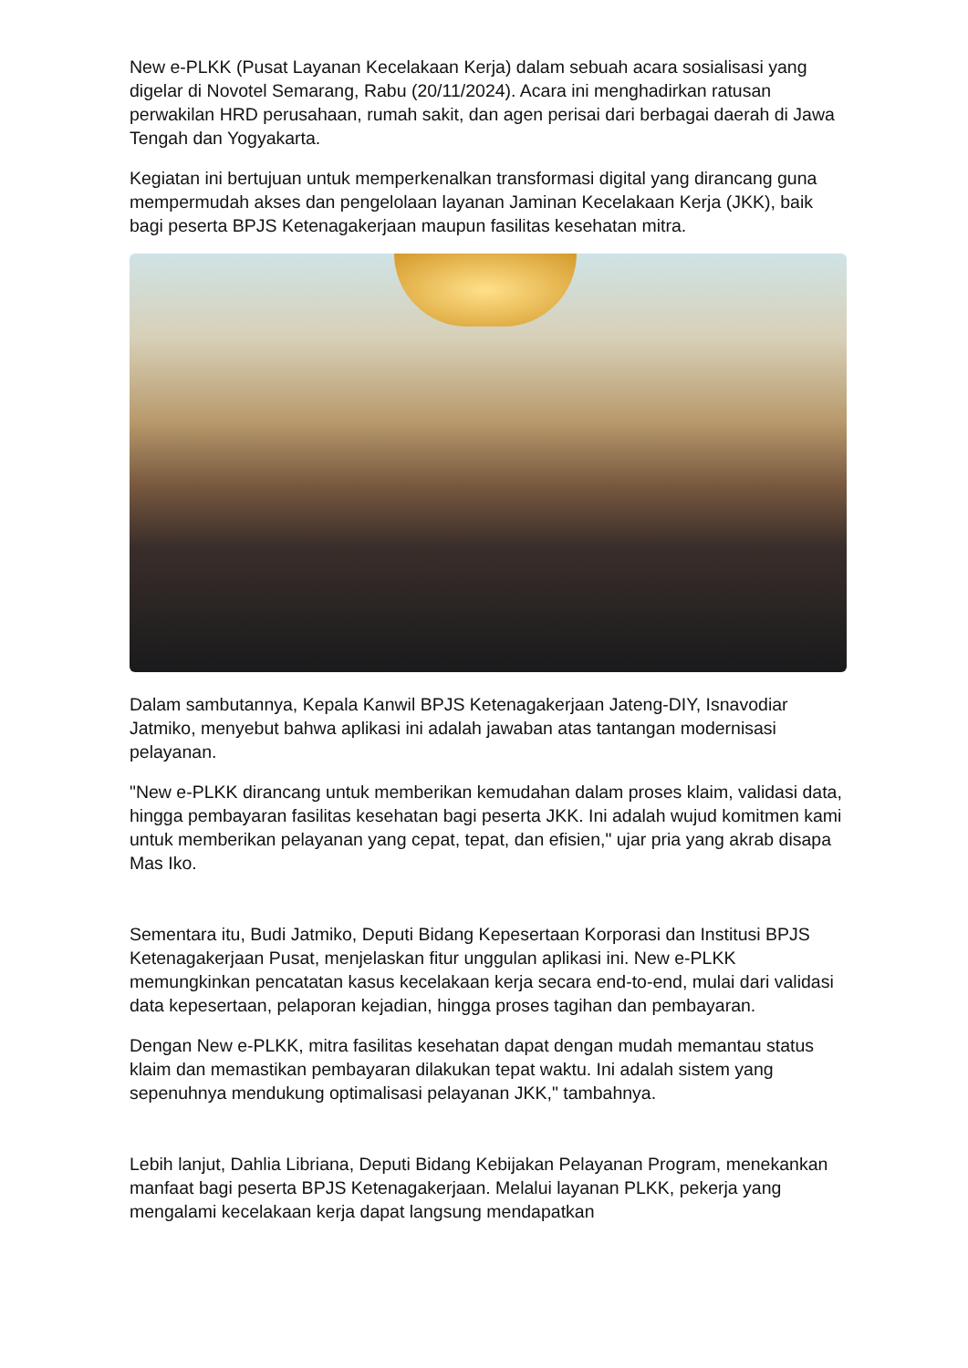New e-PLKK (Pusat Layanan Kecelakaan Kerja) dalam sebuah acara sosialisasi yang digelar di Novotel Semarang, Rabu (20/11/2024). Acara ini menghadirkan ratusan perwakilan HRD perusahaan, rumah sakit, dan agen perisai dari berbagai daerah di Jawa Tengah dan Yogyakarta.
Kegiatan ini bertujuan untuk memperkenalkan transformasi digital yang dirancang guna mempermudah akses dan pengelolaan layanan Jaminan Kecelakaan Kerja (JKK), baik bagi peserta BPJS Ketenagakerjaan maupun fasilitas kesehatan mitra.
Dalam sambutannya, Kepala Kanwil BPJS Ketenagakerjaan Jateng-DIY, Isnavodiar Jatmiko, menyebut bahwa aplikasi ini adalah jawaban atas tantangan modernisasi pelayanan.
"New e-PLKK dirancang untuk memberikan kemudahan dalam proses klaim, validasi data, hingga pembayaran fasilitas kesehatan bagi peserta JKK. Ini adalah wujud komitmen kami untuk memberikan pelayanan yang cepat, tepat, dan efisien," ujar pria yang akrab disapa Mas Iko.
Sementara itu, Budi Jatmiko, Deputi Bidang Kepesertaan Korporasi dan Institusi BPJS Ketenagakerjaan Pusat, menjelaskan fitur unggulan aplikasi ini. New e-PLKK memungkinkan pencatatan kasus kecelakaan kerja secara end-to-end, mulai dari validasi data kepesertaan, pelaporan kejadian, hingga proses tagihan dan pembayaran.
Dengan New e-PLKK, mitra fasilitas kesehatan dapat dengan mudah memantau status klaim dan memastikan pembayaran dilakukan tepat waktu. Ini adalah sistem yang sepenuhnya mendukung optimalisasi pelayanan JKK," tambahnya.
Lebih lanjut, Dahlia Libriana, Deputi Bidang Kebijakan Pelayanan Program, menekankan manfaat bagi peserta BPJS Ketenagakerjaan. Melalui layanan PLKK, pekerja yang mengalami kecelakaan kerja dapat langsung mendapatkan